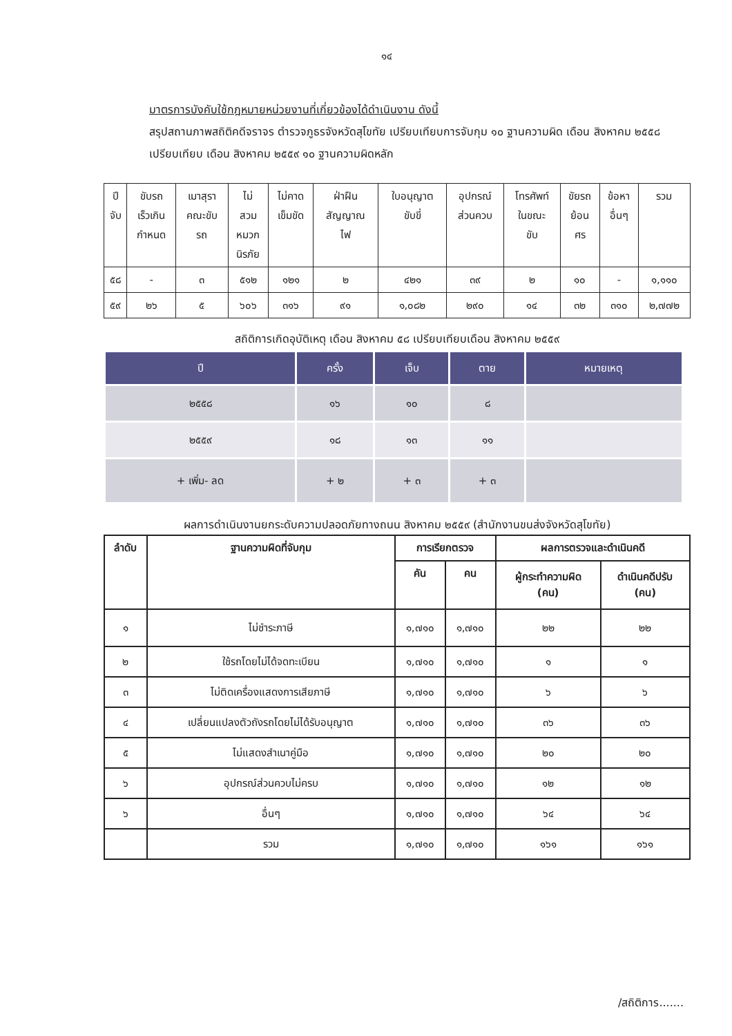๑๔
มาตรการบังคับใช้กฎหมายหน่วยงานที่เกี่ยวข้องได้ดำเนินงาน ดังนี้
สรุปสถานภาพสถิติคดีจราจร ตำรวจภูธรจังหวัดสุโขทัย เปรียบเทียบการจับกุม ๑๐ ฐานความผิด เดือน สิงหาคม ๒๕๕๘ เปรียบเทียบ เดือน สิงหาคม ๒๕๕๙ ๑๐ ฐานความผิดหลัก
| ปี จับ | ขับรถ เร็วเกิน กำหนด | เมาสุรา คณะขับ รถ | ไม่ สวม หมวก นิรภัย | ไม่คาด เข็มขัด | ฝ่าฝืน สัญญาณ ไฟ | ใบอนุญาต ขับขี่ | อุปกรณ์ ส่วนควบ | โทรศัพท์ ในขณะ ขับ | ขัยรถ ย้อน ศร | ข้อหา อื่นๆ | รวม |
| ๕๘ | - | ๓ | ๕๑๒ | ๑๒๑ | ๒ | ๔๒๑ | ๓๙ | ๒ | ๑๐ | - | ๑,๑๑๐ |
| ๕๙ | ๒๖ | ๕ | ๖๐๖ | ๓๑๖ | ๙๑ | ๑,๐๘๒ | ๒๙๐ | ๑๔ | ๓๒ | ๓๑๐ | ๒,๗๗๒ |
สถิติการเกิดอุบัติเหตุ เดือน สิงหาคม ๕๘ เปรียบเทียบเดือน สิงหาคม ๒๕๕๙
| ปี | ครั้ง | เจ็บ | ตาย | หมายเหตุ |
| --- | --- | --- | --- | --- |
| ๒๕๕๘ | ๑๖ | ๑๐ | ๘ | |
| ๒๕๕๙ | ๑๘ | ๑๓ | ๑๑ | |
| + เพิ่ม- ลด | + ๒ | + ๓ | + ๓ | |
ผลการดำเนินงานยกระดับความปลอดภัยทางถนน สิงหาคม ๒๕๕๙ (สำนักงานขนส่งจังหวัดสุโขทัย)
| ลำดับ | ฐานความผิดที่จับกุม | การเรียกตรวจ | | ผลการตรวจและดำเนินคดี | |
| --- | --- | --- | --- | --- | --- |
| | | คัน | คน | ผู้กระทำความผิด (คน) | ดำเนินคดีปรับ (คน) |
| ๑ | ไม่ชำระภาษี | ๑,๗๑๐ | ๑,๗๑๐ | ๒๒ | ๒๒ |
| ๒ | ใช้รถโดยไม่ได้จดทะเบียน | ๑,๗๑๐ | ๑,๗๑๐ | ๑ | ๑ |
| ๓ | ไม่ติดเครื่องแสดงการเสียภาษี | ๑,๗๑๐ | ๑,๗๑๐ | ๖ | ๖ |
| ๔ | เปลี่ยนแปลงตัวถังรถโดยไม่ได้รับอนุญาต | ๑,๗๑๐ | ๑,๗๑๐ | ๓๖ | ๓๖ |
| ๕ | ไม่แสดงสำเนาคู่มือ | ๑,๗๑๐ | ๑,๗๑๐ | ๒๐ | ๒๐ |
| ๖ | อุปกรณ์ส่วนควบไม่ครบ | ๑,๗๑๐ | ๑,๗๑๐ | ๑๒ | ๑๒ |
| ๖ | อื่นๆ | ๑,๗๑๐ | ๑,๗๑๐ | ๖๔ | ๖๔ |
| | รวม | ๑,๗๑๐ | ๑,๗๑๐ | ๑๖๑ | ๑๖๑ |
/สถิติการ.......